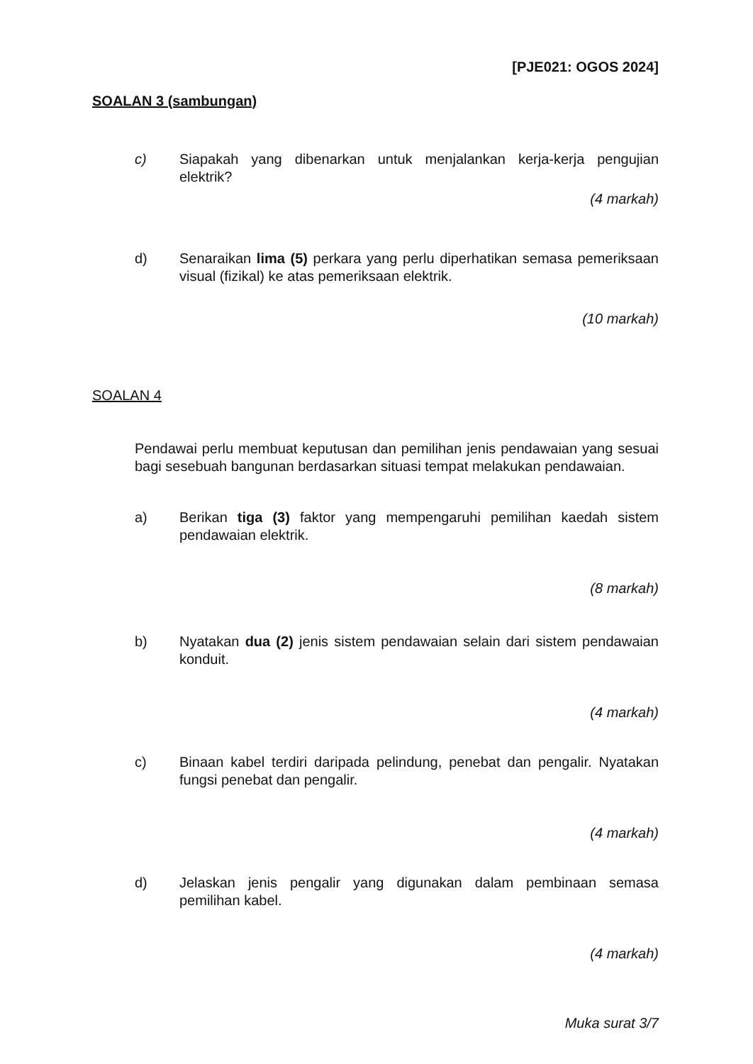[PJE021: OGOS 2024]
SOALAN 3 (sambungan)
c) Siapakah yang dibenarkan untuk menjalankan kerja-kerja pengujian elektrik?
(4 markah)
d) Senaraikan lima (5) perkara yang perlu diperhatikan semasa pemeriksaan visual (fizikal) ke atas pemeriksaan elektrik.
(10 markah)
SOALAN 4
Pendawai perlu membuat keputusan dan pemilihan jenis pendawaian yang sesuai bagi sesebuah bangunan berdasarkan situasi tempat melakukan pendawaian.
a) Berikan tiga (3) faktor yang mempengaruhi pemilihan kaedah sistem pendawaian elektrik.
(8 markah)
b) Nyatakan dua (2) jenis sistem pendawaian selain dari sistem pendawaian konduit.
(4 markah)
c) Binaan kabel terdiri daripada pelindung, penebat dan pengalir. Nyatakan fungsi penebat dan pengalir.
(4 markah)
d) Jelaskan jenis pengalir yang digunakan dalam pembinaan semasa pemilihan kabel.
(4 markah)
Muka surat 3/7